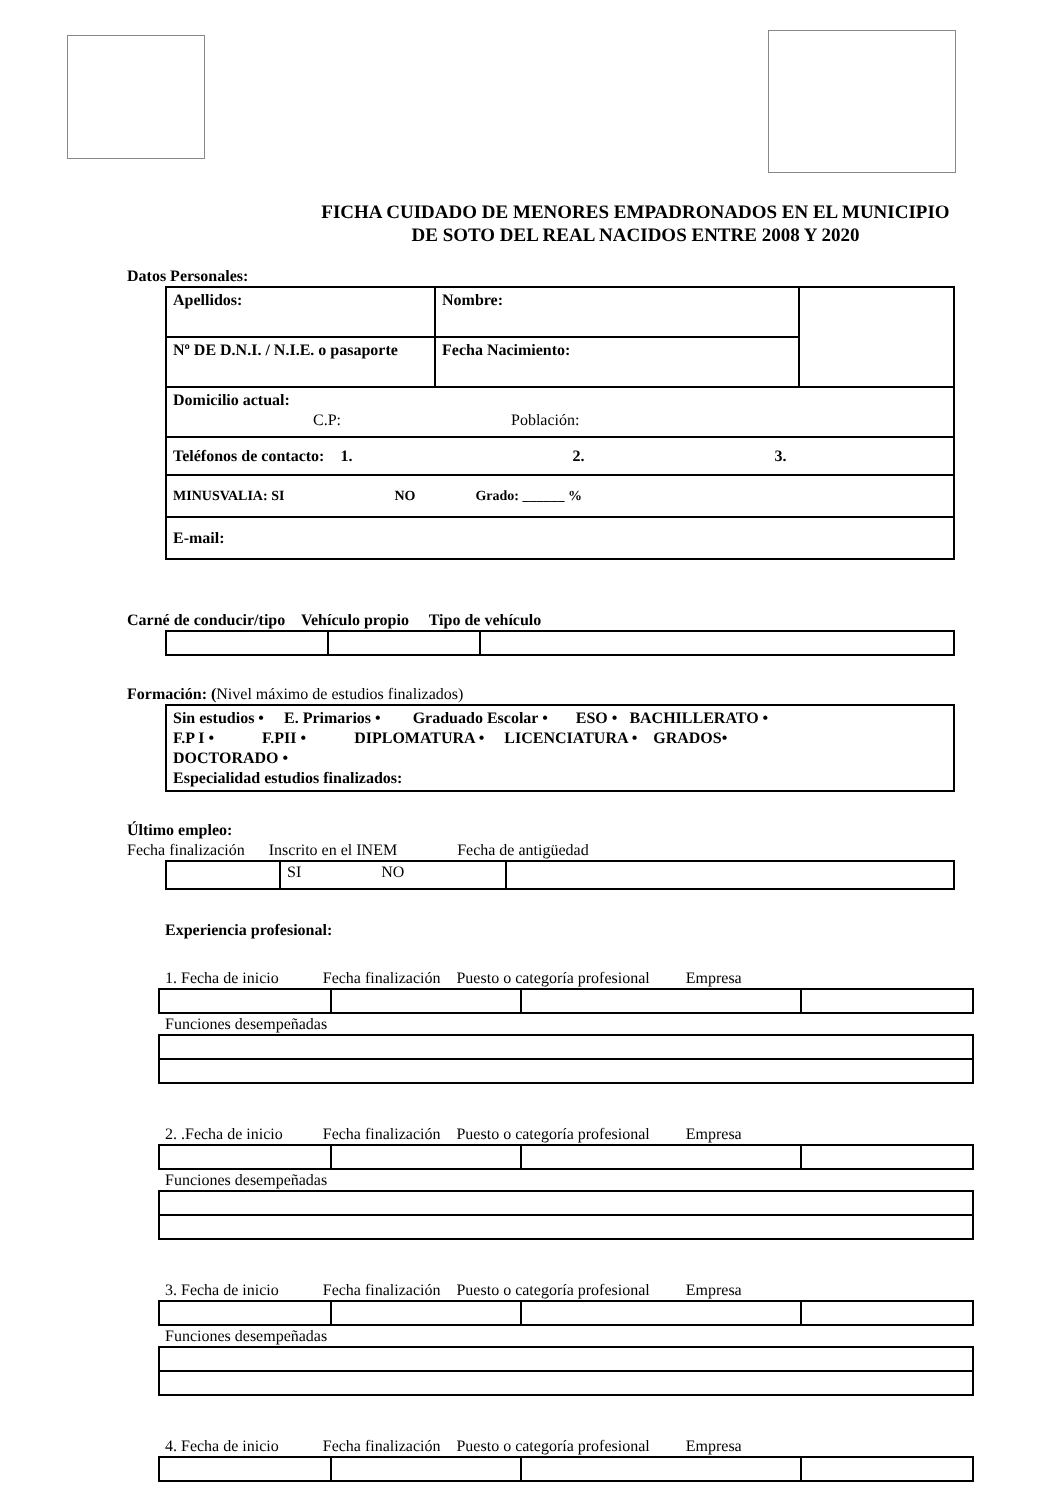FICHA CUIDADO DE MENORES EMPADRONADOS EN EL MUNICIPIO
DE SOTO DEL REAL NACIDOS ENTRE 2008 Y 2020
Datos Personales:
| Apellidos: | Nombre: | |
| Nº DE D.N.I. / N.I.E. o pasaporte | Fecha Nacimiento: | |
| Domicilio actual: C.P: Población: | | |
| Teléfonos de contacto: 1. 2. 3. | | |
| MINUSVALIA: SI NO Grado: ______ % | | |
| E-mail: | | |
Carné de conducir/tipo Vehículo propio Tipo de vehículo
Formación: (Nivel máximo de estudios finalizados)
| Sin estudios • E. Primarios • Graduado Escolar • ESO • BACHILLERATO • F.P I • F.PII • DIPLOMATURA • LICENCIATURA • GRADOS• DOCTORADO • Especialidad estudios finalizados: |
Último empleo:
Fecha finalización Inscrito en el INEM Fecha de antigüedad
| | SI NO | |
Experiencia profesional:
1. Fecha de inicio Fecha finalización Puesto o categoría profesional Empresa Funciones desempeñadas
2. .Fecha de inicio Fecha finalización Puesto o categoría profesional Empresa Funciones desempeñadas
3. Fecha de inicio Fecha finalización Puesto o categoría profesional Empresa Funciones desempeñadas
4. Fecha de inicio Fecha finalización Puesto o categoría profesional Empresa